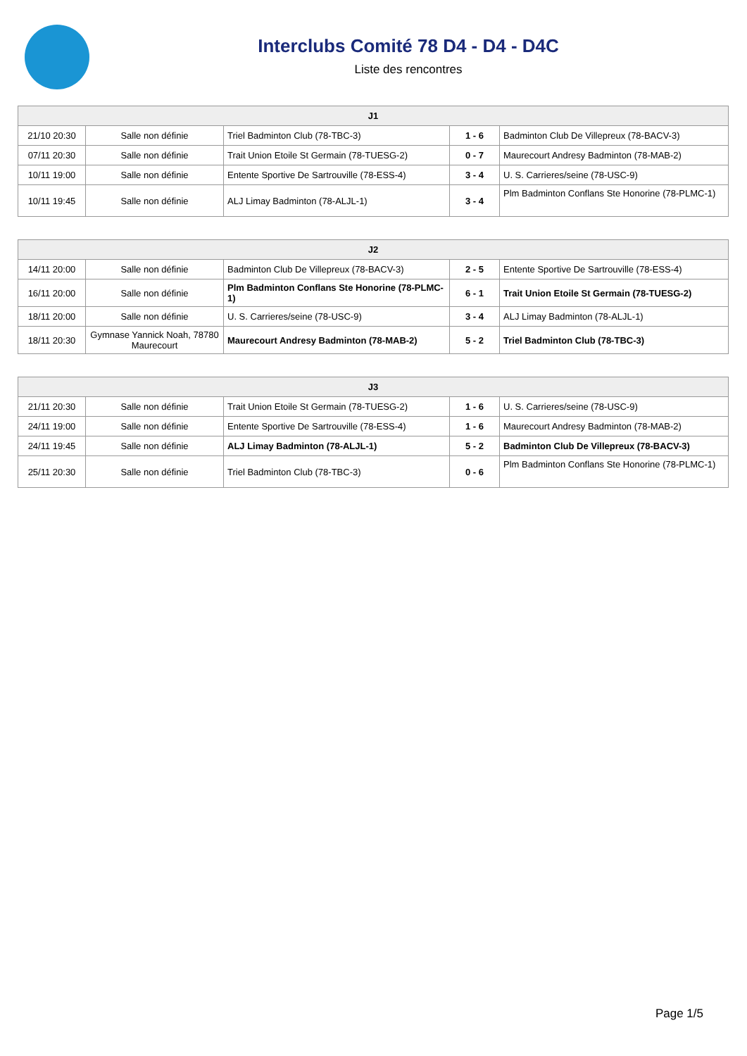Interclubs Comité 78 D4 - D4 - D4C
Liste des rencontres
| J1 | | | | |
| --- | --- | --- | --- | --- |
| 21/10 20:30 | Salle non définie | Triel Badminton Club (78-TBC-3) | 1 - 6 | Badminton Club De Villepreux (78-BACV-3) |
| 07/11 20:30 | Salle non définie | Trait Union Etoile St Germain (78-TUESG-2) | 0 - 7 | Maurecourt Andresy Badminton (78-MAB-2) |
| 10/11 19:00 | Salle non définie | Entente Sportive De Sartrouville (78-ESS-4) | 3 - 4 | U. S. Carrieres/seine (78-USC-9) |
| 10/11 19:45 | Salle non définie | ALJ Limay Badminton (78-ALJL-1) | 3 - 4 | Plm Badminton Conflans Ste Honorine (78-PLMC-1) |
| J2 | | | | |
| --- | --- | --- | --- | --- |
| 14/11 20:00 | Salle non définie | Badminton Club De Villepreux (78-BACV-3) | 2 - 5 | Entente Sportive De Sartrouville (78-ESS-4) |
| 16/11 20:00 | Salle non définie | Plm Badminton Conflans Ste Honorine (78-PLMC-1) | 6 - 1 | Trait Union Etoile St Germain (78-TUESG-2) |
| 18/11 20:00 | Salle non définie | U. S. Carrieres/seine (78-USC-9) | 3 - 4 | ALJ Limay Badminton (78-ALJL-1) |
| 18/11 20:30 | Gymnase Yannick Noah, 78780 Maurecourt | Maurecourt Andresy Badminton (78-MAB-2) | 5 - 2 | Triel Badminton Club (78-TBC-3) |
| J3 | | | | |
| --- | --- | --- | --- | --- |
| 21/11 20:30 | Salle non définie | Trait Union Etoile St Germain (78-TUESG-2) | 1 - 6 | U. S. Carrieres/seine (78-USC-9) |
| 24/11 19:00 | Salle non définie | Entente Sportive De Sartrouville (78-ESS-4) | 1 - 6 | Maurecourt Andresy Badminton (78-MAB-2) |
| 24/11 19:45 | Salle non définie | ALJ Limay Badminton (78-ALJL-1) | 5 - 2 | Badminton Club De Villepreux (78-BACV-3) |
| 25/11 20:30 | Salle non définie | Triel Badminton Club (78-TBC-3) | 0 - 6 | Plm Badminton Conflans Ste Honorine (78-PLMC-1) |
Page 1/5